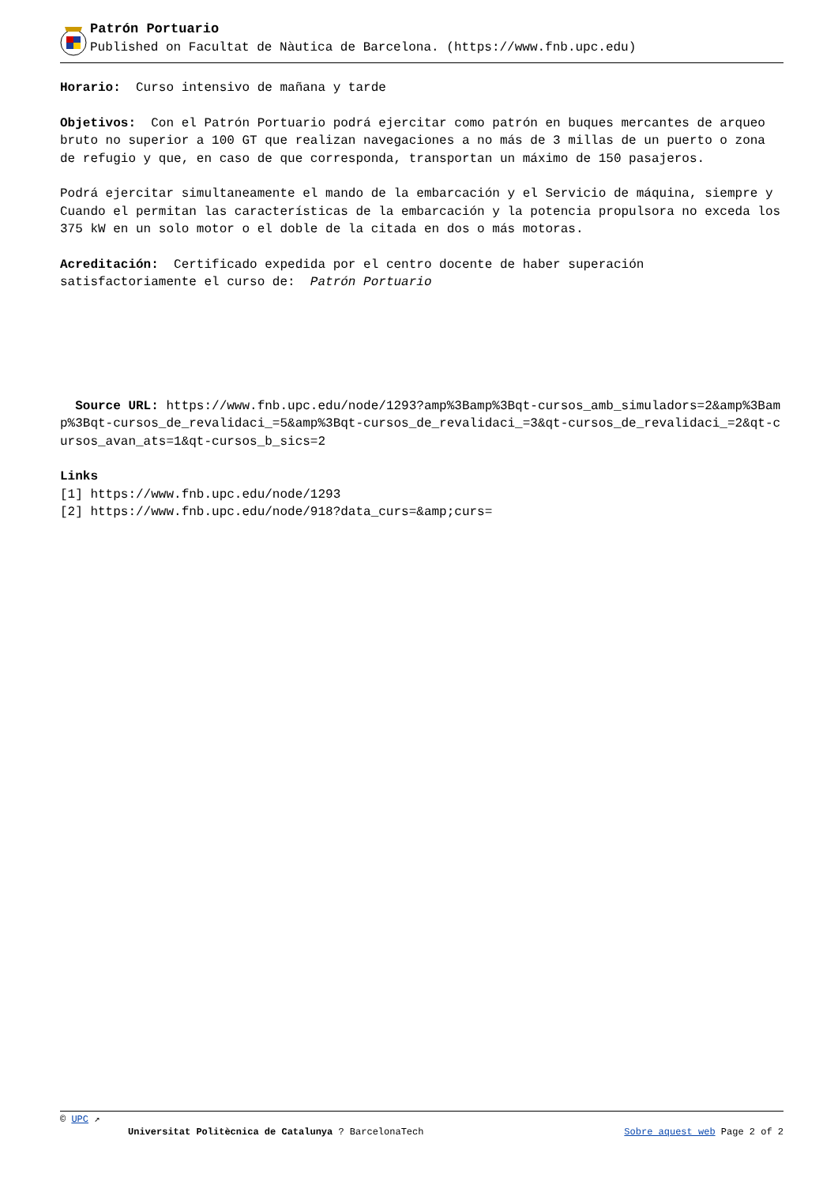Patrón Portuario
Published on Facultat de Nàutica de Barcelona. (https://www.fnb.upc.edu)
Horario: Curso intensivo de mañana y tarde
Objetivos: Con el Patrón Portuario podrá ejercitar como patrón en buques mercantes de arqueo bruto no superior a 100 GT que realizan navegaciones a no más de 3 millas de un puerto o zona de refugio y que, en caso de que corresponda, transportan un máximo de 150 pasajeros.
Podrá ejercitar simultaneamente el mando de la embarcación y el Servicio de máquina, siempre y Cuando el permitan las características de la embarcación y la potencia propulsora no exceda los 375 kW en un solo motor o el doble de la citada en dos o más motoras.
Acreditación: Certificado expedida por el centro docente de haber superación satisfactoriamente el curso de: Patrón Portuario
Source URL: https://www.fnb.upc.edu/node/1293?amp%3Bamp%3Bqt-cursos_amb_simuladors=2&amp%3Bamp%3Bqt-cursos_de_revalidaci_=5&amp%3Bqt-cursos_de_revalidaci_=3&qt-cursos_de_revalidaci_=2&qt-cursos_avan_ats=1&qt-cursos_b_sics=2
Links
[1] https://www.fnb.upc.edu/node/1293
[2] https://www.fnb.upc.edu/node/918?data_curs=&amp;curs=
© UPC ↗
Universitat Politècnica de Catalunya ? BarcelonaTech Sobre aquest web Page 2 of 2